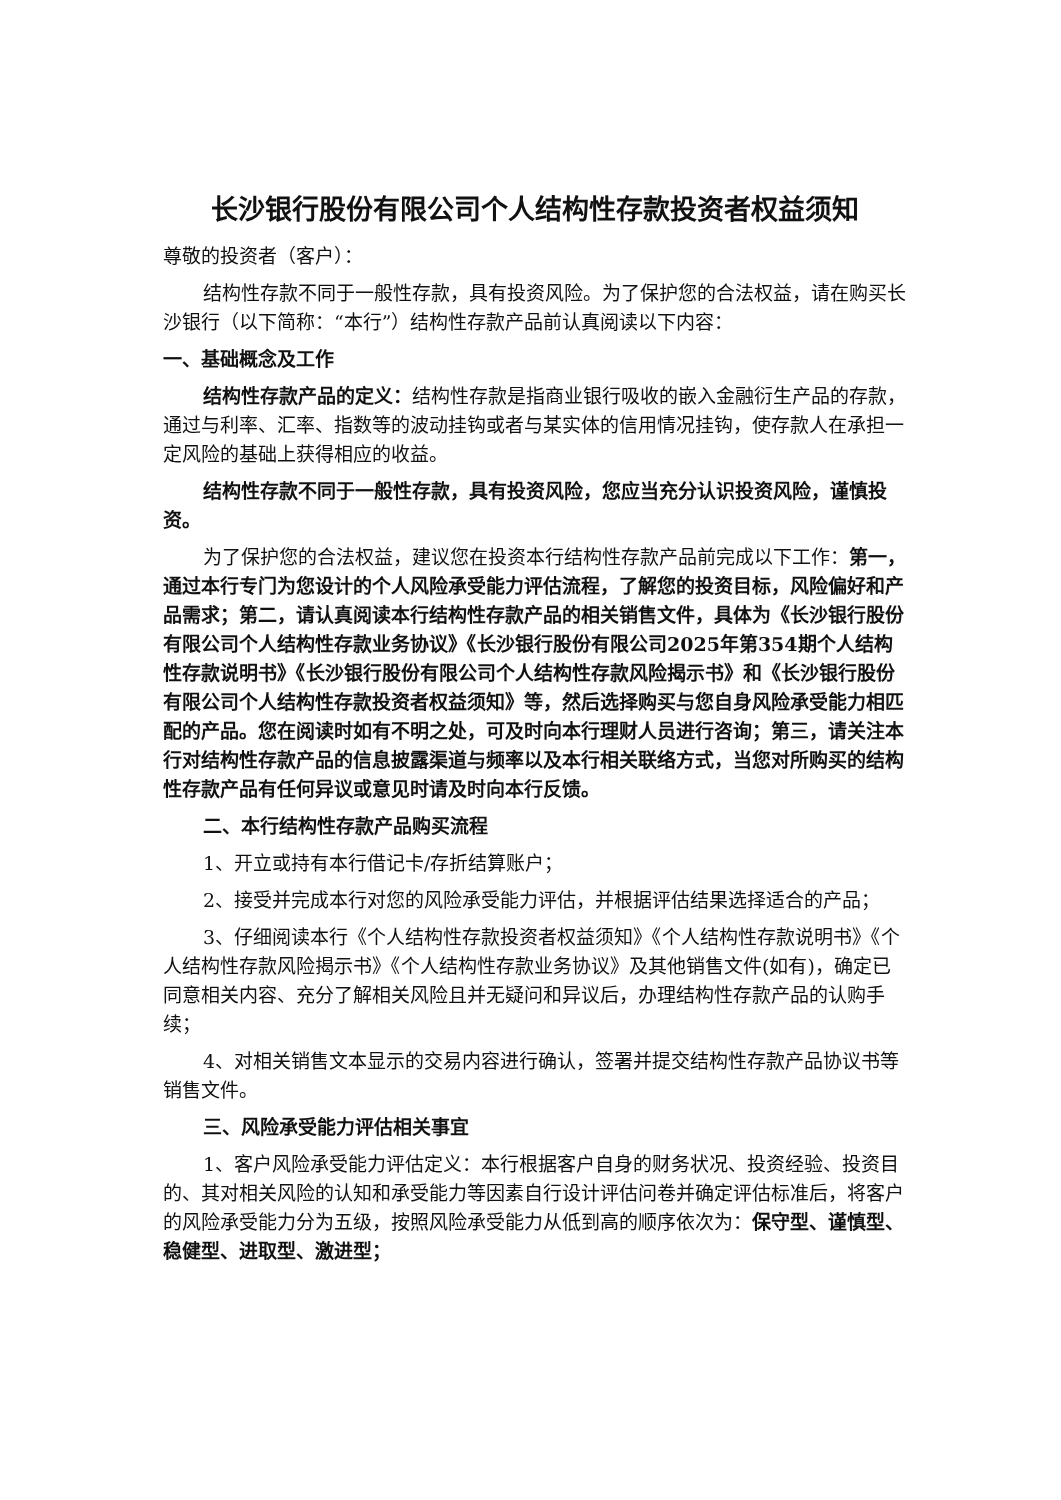长沙银行股份有限公司个人结构性存款投资者权益须知
尊敬的投资者（客户）：
结构性存款不同于一般性存款，具有投资风险。为了保护您的合法权益，请在购买长沙银行（以下简称：“本行”）结构性存款产品前认真阅读以下内容：
一、基础概念及工作
结构性存款产品的定义：结构性存款是指商业银行吸收的嵌入金融衍生产品的存款，通过与利率、汇率、指数等的波动挂钩或者与某实体的信用情况挂钩，使存款人在承担一定风险的基础上获得相应的收益。
结构性存款不同于一般性存款，具有投资风险，您应当充分认识投资风险，谨慎投资。
为了保护您的合法权益，建议您在投资本行结构性存款产品前完成以下工作：第一，通过本行专门为您设计的个人风险承受能力评估流程，了解您的投资目标，风险偏好和产品需求；第二，请认真阅读本行结构性存款产品的相关销售文件，具体为《长沙银行股份有限公司个人结构性存款业务协议》《长沙银行股份有限公司2025年第354期个人结构性存款说明书》《长沙银行股份有限公司个人结构性存款风险揭示书》和《长沙银行股份有限公司个人结构性存款投资者权益须知》等，然后选择购买与您自身风险承受能力相匹配的产品。您在阅读时如有不明之处，可及时向本行理财人员进行咨询；第三，请关注本行对结构性存款产品的信息披露渠道与频率以及本行相关联络方式，当您对所购买的结构性存款产品有任何异议或意见时请及时向本行反馈。
二、本行结构性存款产品购买流程
1、开立或持有本行借记卡/存折结算账户；
2、接受并完成本行对您的风险承受能力评估，并根据评估结果选择适合的产品；
3、仔细阅读本行《个人结构性存款投资者权益须知》《个人结构性存款说明书》《个人结构性存款风险揭示书》《个人结构性存款业务协议》及其他销售文件(如有)，确定已同意相关内容、充分了解相关风险且并无疑问和异议后，办理结构性存款产品的认购手续；
4、对相关销售文本显示的交易内容进行确认，签署并提交结构性存款产品协议书等销售文件。
三、风险承受能力评估相关事宜
1、客户风险承受能力评估定义：本行根据客户自身的财务状况、投资经验、投资目的、其对相关风险的认知和承受能力等因素自行设计评估问卷并确定评估标准后，将客户的风险承受能力分为五级，按照风险承受能力从低到高的顺序依次为：保守型、谨慎型、稳健型、进取型、激进型；